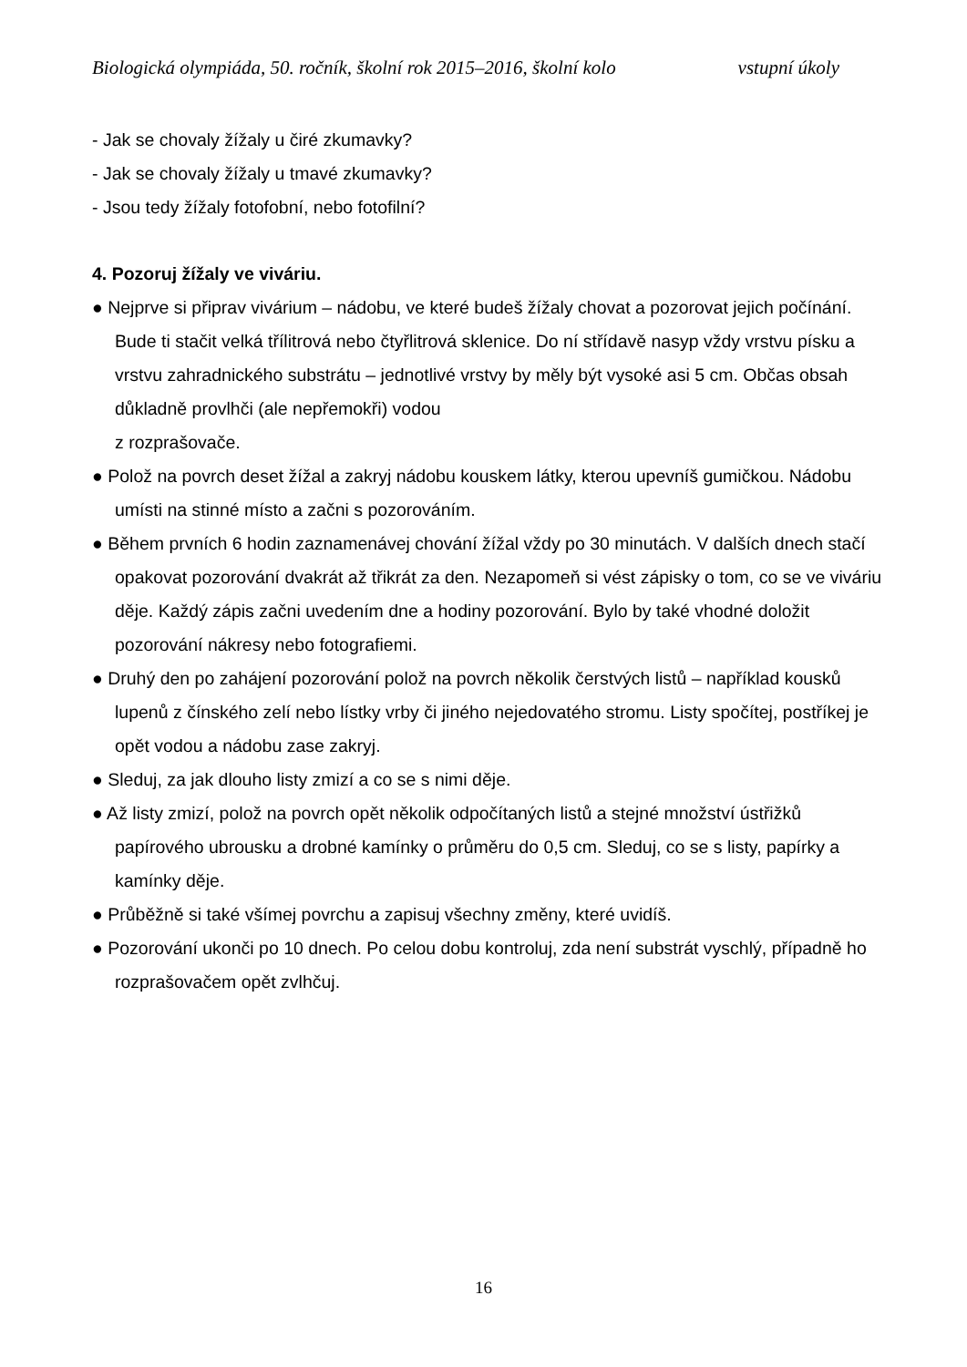Biologická olympiáda, 50. ročník, školní rok 2015–2016, školní kolo vstupní úkoly
- Jak se chovaly žížaly u čiré zkumavky?
- Jak se chovaly žížaly u tmavé zkumavky?
- Jsou tedy žížaly fotofobní, nebo fotofilní?
4. Pozoruj žížaly ve viváriu.
● Nejprve si připrav vivárium – nádobu, ve které budeš žížaly chovat a pozorovat jejich počínání. Bude ti stačit velká třílitrová nebo čtyřlitrová sklenice. Do ní střídavě nasyp vždy vrstvu písku a vrstvu zahradnického substrátu – jednotlivé vrstvy by měly být vysoké asi 5 cm. Občas obsah důkladně provlhči (ale nepřemokři) vodou
z rozprašovače.
● Polož na povrch deset žížal a zakryj nádobu kouskem látky, kterou upevníš gumičkou. Nádobu umísti na stinné místo a začni s pozorováním.
● Během prvních 6 hodin zaznamenávej chování žížal vždy po 30 minutách. V dalších dnech stačí opakovat pozorování dvakrát až třikrát za den. Nezapomeň si vést zápisky o tom, co se ve viváriu děje. Každý zápis začni uvedením dne a hodiny pozorování. Bylo by také vhodné doložit pozorování nákresy nebo fotografiemi.
● Druhý den po zahájení pozorování polož na povrch několik čerstvých listů – například kousků lupenů z čínského zelí nebo lístky vrby či jiného nejedovatého stromu. Listy spočítej, postříkej je opět vodou a nádobu zase zakryj.
● Sleduj, za jak dlouho listy zmizí a co se s nimi děje.
● Až listy zmizí, polož na povrch opět několik odpočítaných listů a stejné množství ústřižků papírového ubrousku a drobné kamínky o průměru do 0,5 cm. Sleduj, co se s listy, papírky a kamínky děje.
● Průběžně si také všímej povrchu a zapisuj všechny změny, které uvidíš.
● Pozorování ukonči po 10 dnech. Po celou dobu kontroluj, zda není substrát vyschlý, případně ho rozprašovačem opět zvlhčuj.
16